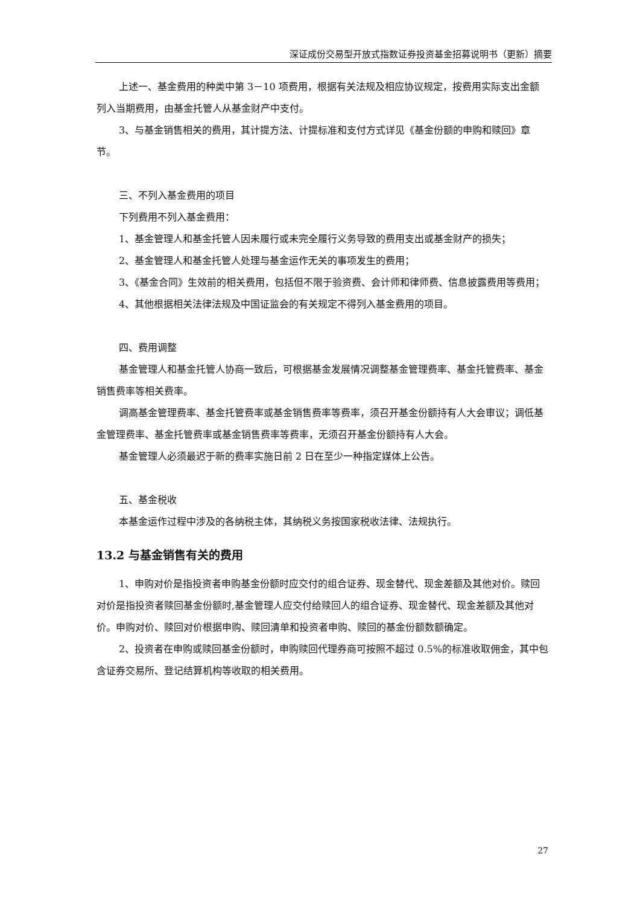深证成份交易型开放式指数证券投资基金招募说明书（更新）摘要
上述一、基金费用的种类中第 3－10 项费用，根据有关法规及相应协议规定，按费用实际支出金额列入当期费用，由基金托管人从基金财产中支付。
3、与基金销售相关的费用，其计提方法、计提标准和支付方式详见《基金份额的申购和赎回》章节。
三、不列入基金费用的项目
下列费用不列入基金费用：
1、基金管理人和基金托管人因未履行或未完全履行义务导致的费用支出或基金财产的损失；
2、基金管理人和基金托管人处理与基金运作无关的事项发生的费用；
3、《基金合同》生效前的相关费用，包括但不限于验资费、会计师和律师费、信息披露费用等费用；
4、其他根据相关法律法规及中国证监会的有关规定不得列入基金费用的项目。
四、费用调整
基金管理人和基金托管人协商一致后，可根据基金发展情况调整基金管理费率、基金托管费率、基金销售费率等相关费率。
调高基金管理费率、基金托管费率或基金销售费率等费率，须召开基金份额持有人大会审议；调低基金管理费率、基金托管费率或基金销售费率等费率，无须召开基金份额持有人大会。
基金管理人必须最迟于新的费率实施日前 2 日在至少一种指定媒体上公告。
五、基金税收
本基金运作过程中涉及的各纳税主体，其纳税义务按国家税收法律、法规执行。
13.2 与基金销售有关的费用
1、申购对价是指投资者申购基金份额时应交付的组合证券、现金替代、现金差额及其他对价。赎回对价是指投资者赎回基金份额时,基金管理人应交付给赎回人的组合证券、现金替代、现金差额及其他对价。申购对价、赎回对价根据申购、赎回清单和投资者申购、赎回的基金份额数额确定。
2、投资者在申购或赎回基金份额时，申购赎回代理券商可按照不超过 0.5%的标准收取佣金，其中包含证券交易所、登记结算机构等收取的相关费用。
27